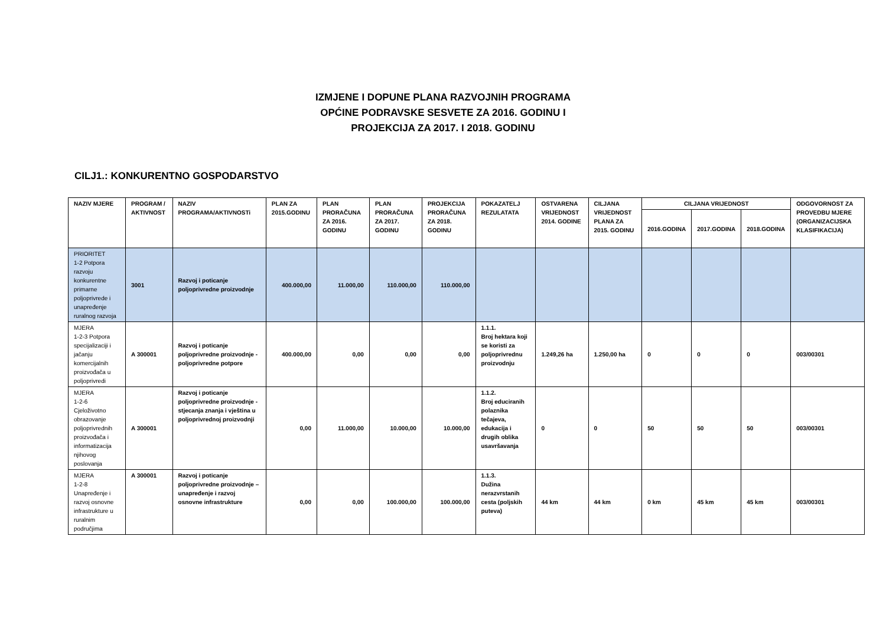IZMJENE I DOPUNE PLANA RAZVOJNIH PROGRAMA
OPĆINE PODRAVSKE SESVETE ZA 2016. GODINU I
PROJEKCIJA ZA 2017. I 2018. GODINU
CILJ1.: KONKURENTNO GOSPODARSTVO
| NAZIV MJERE | PROGRAM / AKTIVNOST | NAZIV PROGRAMA/AKTIVNOSTi | PLAN ZA 2015.GODINU | PLAN PRORAČUNA ZA 2016. GODINU | PLAN PRORAČUNA ZA 2017. GODINU | PROJEKCIJA PRORAČUNA ZA 2018. GODINU | POKAZATELJ REZULATATA | OSTVARENA VRIJEDNOST 2014. GODINE | CILJANA VRIJEDNOST PLANA ZA 2015. GODINU | CILJANA VRIJEDNOST | | | ODGOVORNOST ZA PROVEDBU MJERE (ORGANIZACIJSKA KLASIFIKACIJA) |
| --- | --- | --- | --- | --- | --- | --- | --- | --- | --- | --- | --- | --- | --- |
| | | | | | | | | | | 2016.GODINA | 2017.GODINA | 2018.GODINA | |
| PRIORITET 1-2 Potpora razvoju konkurentne primarne poljoprivrede i unapređenje ruralnog razvoja | 3001 | Razvoj i poticanje poljoprivredne proizvodnje | 400.000,00 | 11.000,00 | 110.000,00 | 110.000,00 | | | | | | | |
| MJERA 1-2-3 Potpora specijalizaciji i jačanju komercijalnih proizvođača u poljoprivredi | A 300001 | Razvoj i poticanje poljoprivredne proizvodnje - poljoprivredne potpore | 400.000,00 | 0,00 | 0,00 | 0,00 | 1.1.1. Broj hektara koji se koristi za poljoprivrednu proizvodnju | 1.249,26 ha | 1.250,00 ha | 0 | 0 | 0 | 003/00301 |
| MJERA 1-2-6 Cjeloživotno obrazovanje poljoprivrednih proizvođača i informatizacija njihovog poslovanja | A 300001 | Razvoj i poticanje poljoprivredne proizvodnje - stjecanja znanja i vještina u poljoprivrednoj proizvodnji | 0,00 | 11.000,00 | 10.000,00 | 10.000,00 | 1.1.2. Broj educiranih polaznika tečajeva, edukacija i drugih oblika usavršavanja | 0 | 0 | 50 | 50 | 50 | 003/00301 |
| MJERA 1-2-8 Unapređenje i razvoj osnovne infrastrukture u ruralnim područjima | A 300001 | Razvoj i poticanje poljoprivredne proizvodnje – unapređenje i razvoj osnovne infrastrukture | 0,00 | 0,00 | 100.000,00 | 100.000,00 | 1.1.3. Dužina nerazvrstanih cesta (poljskih puteva) | 44 km | 44 km | 0 km | 45 km | 45 km | 003/00301 |